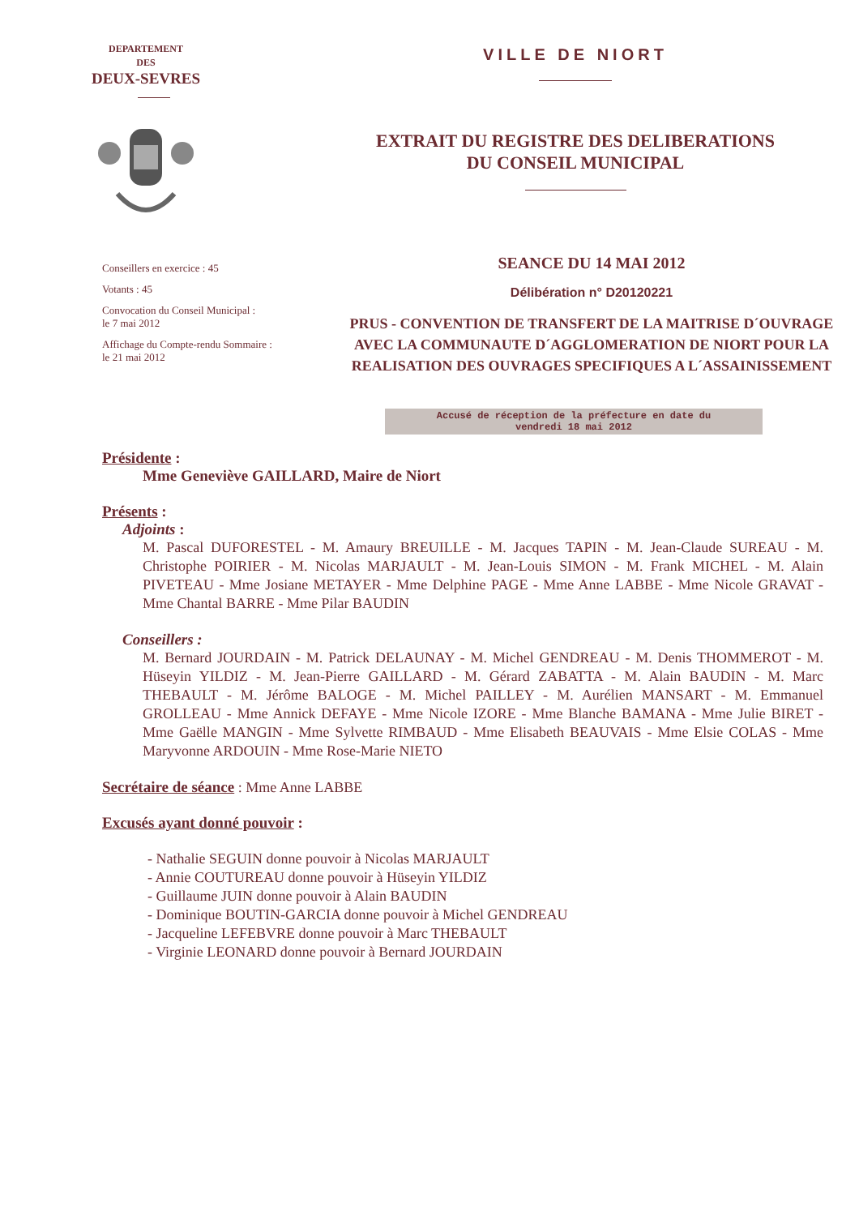DEPARTEMENT
DES
DEUX-SEVRES
VILLE DE NIORT
EXTRAIT DU REGISTRE DES DELIBERATIONS
DU CONSEIL MUNICIPAL
Conseillers en exercice : 45
Votants : 45
Convocation du Conseil Municipal :
le 7 mai 2012
Affichage du Compte-rendu Sommaire :
le 21 mai 2012
SEANCE DU 14 MAI 2012
Délibération n° D20120221
PRUS - CONVENTION DE TRANSFERT DE LA MAITRISE D´OUVRAGE
AVEC LA COMMUNAUTE D´AGGLOMERATION DE NIORT POUR LA
REALISATION DES OUVRAGES SPECIFIQUES A L´ASSAINISSEMENT
Accusé de réception de la préfecture en date du
vendredi 18 mai 2012
Présidente :
Mme Geneviève GAILLARD, Maire de Niort
Présents :
Adjoints :
M. Pascal DUFORESTEL - M. Amaury BREUILLE - M. Jacques TAPIN - M. Jean-Claude SUREAU - M. Christophe POIRIER - M. Nicolas MARJAULT - M. Jean-Louis SIMON - M. Frank MICHEL - M. Alain PIVETEAU - Mme Josiane METAYER - Mme Delphine PAGE - Mme Anne LABBE - Mme Nicole GRAVAT - Mme Chantal BARRE - Mme Pilar BAUDIN
Conseillers :
M. Bernard JOURDAIN - M. Patrick DELAUNAY - M. Michel GENDREAU - M. Denis THOMMEROT - M. Hüseyin YILDIZ - M. Jean-Pierre GAILLARD - M. Gérard ZABATTA - M. Alain BAUDIN - M. Marc THEBAULT - M. Jérôme BALOGE - M. Michel PAILLEY - M. Aurélien MANSART - M. Emmanuel GROLLEAU - Mme Annick DEFAYE - Mme Nicole IZORE - Mme Blanche BAMANA - Mme Julie BIRET - Mme Gaëlle MANGIN - Mme Sylvette RIMBAUD - Mme Elisabeth BEAUVAIS - Mme Elsie COLAS - Mme Maryvonne ARDOUIN - Mme Rose-Marie NIETO
Secrétaire de séance : Mme Anne LABBE
Excusés ayant donné pouvoir :
- Nathalie SEGUIN donne pouvoir à Nicolas MARJAULT
- Annie COUTUREAU donne pouvoir à Hüseyin YILDIZ
- Guillaume JUIN donne pouvoir à Alain BAUDIN
- Dominique BOUTIN-GARCIA donne pouvoir à Michel GENDREAU
- Jacqueline LEFEBVRE donne pouvoir à Marc THEBAULT
- Virginie LEONARD donne pouvoir à Bernard JOURDAIN